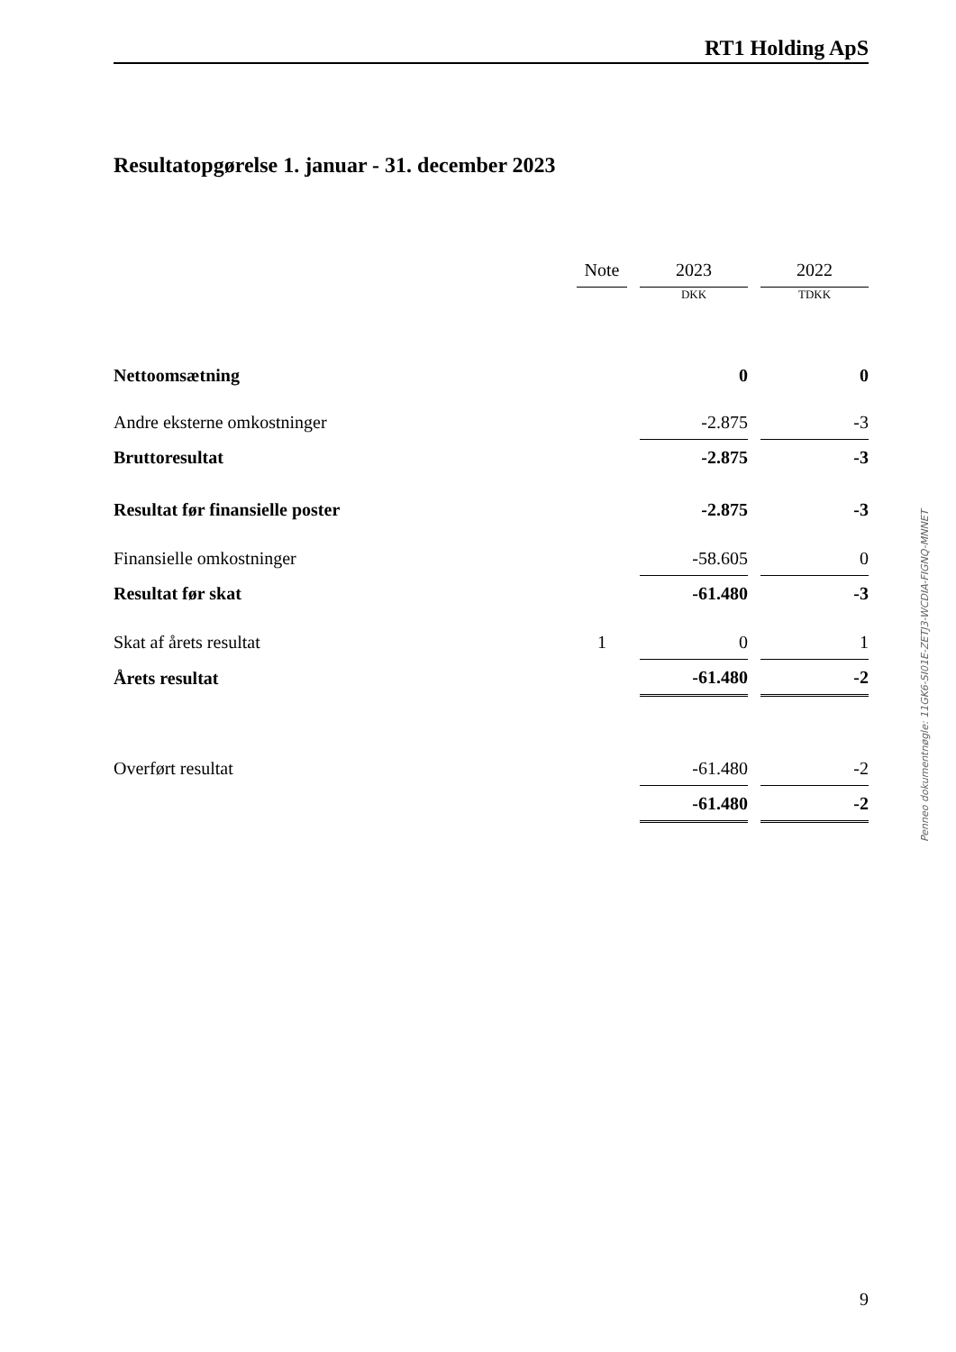RT1 Holding ApS
Resultatopgørelse 1. januar - 31. december 2023
| | Note | | 2023 | | 2022 |
| --- | --- | --- | --- | --- | --- |
| | | | DKK | | TDKK |
| Nettoomsætning | | | 0 | | 0 |
| Andre eksterne omkostninger | | | -2.875 | | -3 |
| Bruttoresultat | | | -2.875 | | -3 |
| Resultat før finansielle poster | | | -2.875 | | -3 |
| Finansielle omkostninger | | | -58.605 | | 0 |
| Resultat før skat | | | -61.480 | | -3 |
| Skat af årets resultat | 1 | | 0 | | 1 |
| Årets resultat | | | -61.480 | | -2 |
| Overført resultat | | | -61.480 | | -2 |
| | | | -61.480 | | -2 |
Penneo dokumentnøgle: 11GK6-SI01E-ZETJ3-WCDIA-FIGNQ-MNNET
9